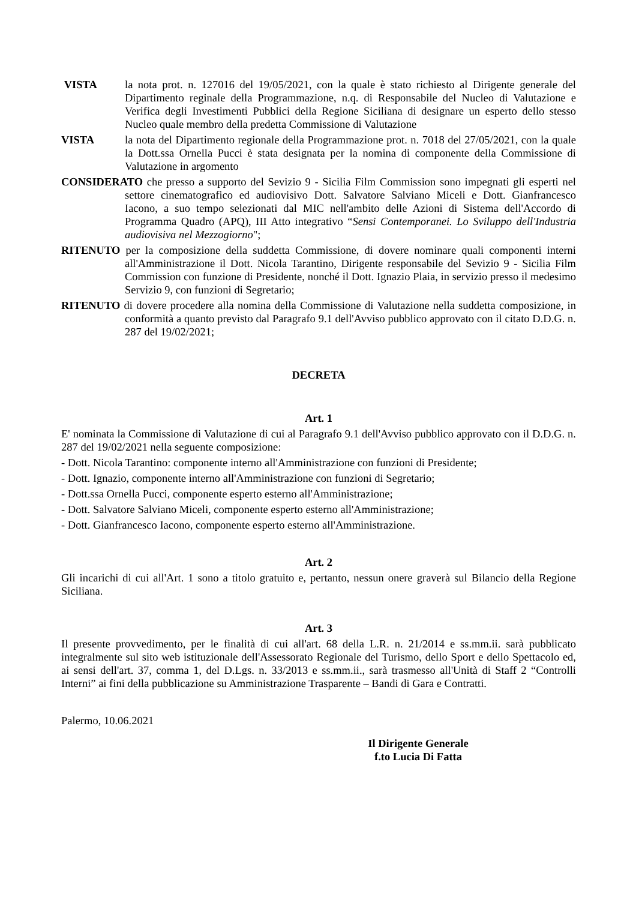VISTA la nota prot. n. 127016 del 19/05/2021, con la quale è stato richiesto al Dirigente generale del Dipartimento reginale della Programmazione, n.q. di Responsabile del Nucleo di Valutazione e Verifica degli Investimenti Pubblici della Regione Siciliana di designare un esperto dello stesso Nucleo quale membro della predetta Commissione di Valutazione
VISTA la nota del Dipartimento regionale della Programmazione prot. n. 7018 del 27/05/2021, con la quale la Dott.ssa Ornella Pucci è stata designata per la nomina di componente della Commissione di Valutazione in argomento
CONSIDERATO che presso a supporto del Sevizio 9 - Sicilia Film Commission sono impegnati gli esperti nel settore cinematografico ed audiovisivo Dott. Salvatore Salviano Miceli e Dott. Gianfrancesco Iacono, a suo tempo selezionati dal MIC nell'ambito delle Azioni di Sistema dell'Accordo di Programma Quadro (APQ), III Atto integrativo “Sensi Contemporanei. Lo Sviluppo dell'Industria audiovisiva nel Mezzogiorno";
RITENUTO per la composizione della suddetta Commissione, di dovere nominare quali componenti interni all'Amministrazione il Dott. Nicola Tarantino, Dirigente responsabile del Sevizio 9 - Sicilia Film Commission con funzione di Presidente, nonché il Dott. Ignazio Plaia, in servizio presso il medesimo Servizio 9, con funzioni di Segretario;
RITENUTO di dovere procedere alla nomina della Commissione di Valutazione nella suddetta composizione, in conformità a quanto previsto dal Paragrafo 9.1 dell'Avviso pubblico approvato con il citato D.D.G. n. 287 del 19/02/2021;
DECRETA
Art. 1
E' nominata la Commissione di Valutazione di cui al Paragrafo 9.1 dell'Avviso pubblico approvato con il D.D.G. n. 287 del 19/02/2021 nella seguente composizione:
- Dott. Nicola Tarantino: componente interno all'Amministrazione con funzioni di Presidente;
- Dott. Ignazio, componente interno all'Amministrazione con funzioni di Segretario;
- Dott.ssa Ornella Pucci, componente esperto esterno all'Amministrazione;
- Dott. Salvatore Salviano Miceli, componente esperto esterno all'Amministrazione;
- Dott. Gianfrancesco Iacono, componente esperto esterno all'Amministrazione.
Art. 2
Gli incarichi di cui all'Art. 1 sono a titolo gratuito e, pertanto, nessun onere graverà sul Bilancio della Regione Siciliana.
Art. 3
Il presente provvedimento, per le finalità di cui all'art. 68 della L.R. n. 21/2014 e ss.mm.ii. sarà pubblicato integralmente sul sito web istituzionale dell'Assessorato Regionale del Turismo, dello Sport e dello Spettacolo ed, ai sensi dell'art. 37, comma 1, del D.Lgs. n. 33/2013 e ss.mm.ii., sarà trasmesso all'Unità di Staff 2 “Controlli Interni” ai fini della pubblicazione su Amministrazione Trasparente – Bandi di Gara e Contratti.
Palermo, 10.06.2021
Il Dirigente Generale
f.to Lucia Di Fatta